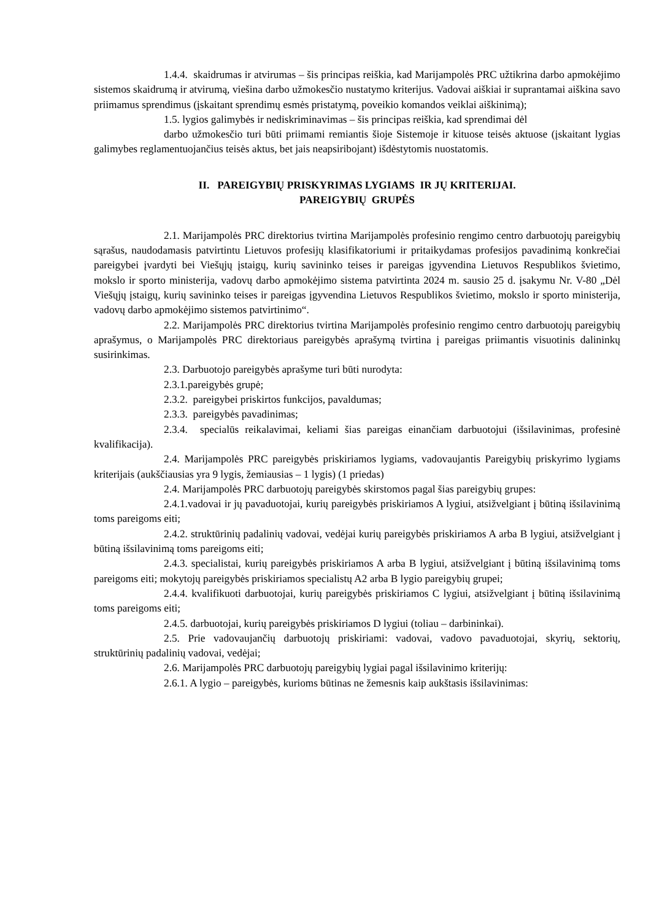1.4.4. skaidrumas ir atvirumas – šis principas reiškia, kad Marijampolės PRC užtikrina darbo apmokėjimo sistemos skaidrumą ir atvirumą, viešina darbo užmokesčio nustatymo kriterijus. Vadovai aiškiai ir suprantamai aiškina savo priimamus sprendimus (įskaitant sprendimų esmės pristatymą, poveikio komandos veiklai aiškinimą);
1.5. lygios galimybės ir nediskriminavimas – šis principas reiškia, kad sprendimai dėl
darbo užmokesčio turi būti priimami remiantis šioje Sistemoje ir kituose teisės aktuose (įskaitant lygias galimybes reglamentuojančius teisės aktus, bet jais neapsiribojant) išdėstytomis nuostatomis.
II. PAREIGYBIŲ PRISKYRIMAS LYGIAMS IR JŲ KRITERIJAI.
PAREIGYBIŲ GRUPĖS
2.1. Marijampolės PRC direktorius tvirtina Marijampolės profesinio rengimo centro darbuotojų pareigybių sąrašus, naudodamasis patvirtintu Lietuvos profesijų klasifikatoriumi ir pritaikydamas profesijos pavadinimą konkrečiai pareigybei įvardyti bei Viešųjų įstaigų, kurių savininko teises ir pareigas įgyvendina Lietuvos Respublikos švietimo, mokslo ir sporto ministerija, vadovų darbo apmokėjimo sistema patvirtinta 2024 m. sausio 25 d. įsakymu Nr. V-80 „Dėl Viešųjų įstaigų, kurių savininko teises ir pareigas įgyvendina Lietuvos Respublikos švietimo, mokslo ir sporto ministerija, vadovų darbo apmokėjimo sistemos patvirtinimo“.
2.2. Marijampolės PRC direktorius tvirtina Marijampolės profesinio rengimo centro darbuotojų pareigybių aprašymus, o Marijampolės PRC direktoriaus pareigybės aprašymą tvirtina į pareigas priimantis visuotinis dalininkų susirinkimas.
2.3. Darbuotojo pareigybės aprašyme turi būti nurodyta:
2.3.1.pareigybės grupė;
2.3.2. pareigybei priskirtos funkcijos, pavaldumas;
2.3.3. pareigybės pavadinimas;
2.3.4. specialūs reikalavimai, keliami šias pareigas einančiam darbuotojui (išsilavinimas, profesinė kvalifikacija).
2.4. Marijampolės PRC pareigybės priskiriamos lygiams, vadovaujantis Pareigybių priskyrimo lygiams kriterijais (aukščiausias yra 9 lygis, žemiausias – 1 lygis) (1 priedas)
2.4. Marijampolės PRC darbuotojų pareigybės skirstomos pagal šias pareigybių grupes:
2.4.1.vadovai ir jų pavaduotojai, kurių pareigybės priskiriamos A lygiui, atsižvelgiant į būtiną išsilavinimą toms pareigoms eiti;
2.4.2. struktūrinių padalinių vadovai, vedėjai kurių pareigybės priskiriamos A arba B lygiui, atsižvelgiant į būtiną išsilavinimą toms pareigoms eiti;
2.4.3. specialistai, kurių pareigybės priskiriamos A arba B lygiui, atsižvelgiant į būtiną išsilavinimą toms pareigoms eiti; mokytojų pareigybės priskiriamos specialistų A2 arba B lygio pareigybių grupei;
2.4.4. kvalifikuoti darbuotojai, kurių pareigybės priskiriamos C lygiui, atsižvelgiant į būtiną išsilavinimą toms pareigoms eiti;
2.4.5. darbuotojai, kurių pareigybės priskiriamos D lygiui (toliau – darbininkai).
2.5. Prie vadovaujančių darbuotojų priskiriami: vadovai, vadovo pavaduotojai, skyrių, sektorių, struktūrinių padalinių vadovai, vedėjai;
2.6. Marijampolės PRC darbuotojų pareigybių lygiai pagal išsilavinimo kriterijų:
2.6.1. A lygio – pareigybės, kurioms būtinas ne žemesnis kaip aukštasis išsilavinimas: